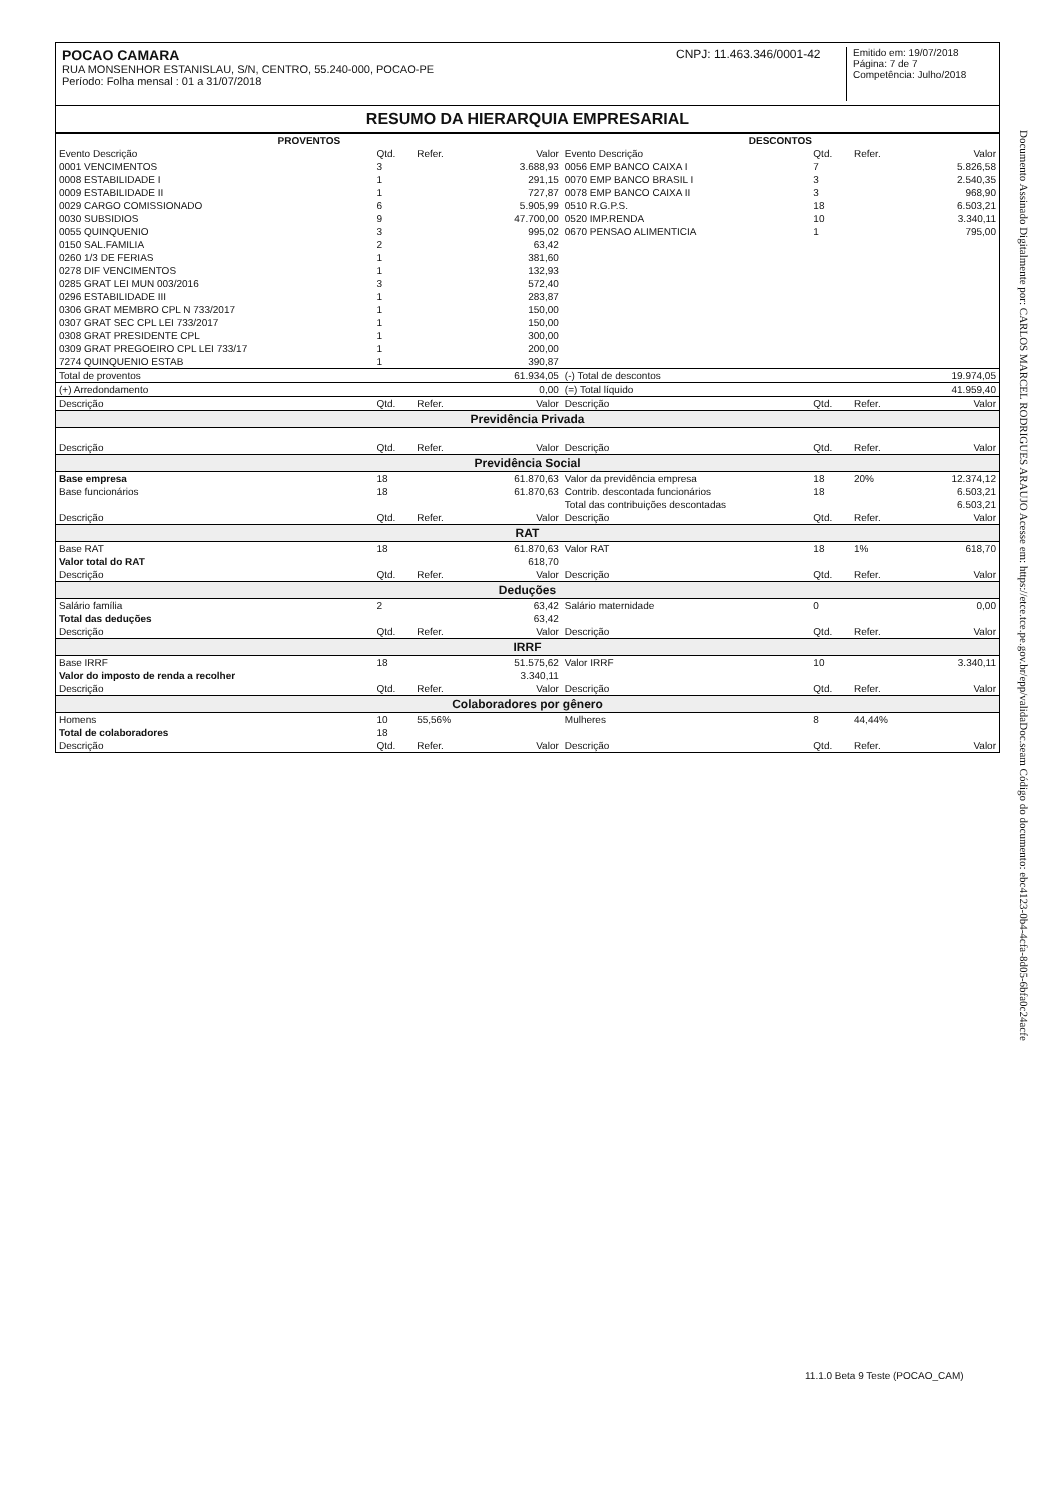Documento Assinado Digitalmente por: CARLOS MARCEL RODRIGUES ARAUJO Acesse em: https://etce.tce.pe.gov.br/epp/validaDoc.seam Código do documento: ebc4123-0b4-4cfa-8d05-6bfa0c24acfe
POCAO CAMARA
RUA MONSENHOR ESTANISLAU, S/N, CENTRO, 55.240-000, POCAO-PE
Período: Folha mensal : 01 a 31/07/2018
CNPJ: 11.463.346/0001-42
Emitido em: 19/07/2018
Página: 7 de 7
Competência: Julho/2018
RESUMO DA HIERARQUIA EMPRESARIAL
| PROVENTOS | | | | DESCONTOS | | | |
| --- | --- | --- | --- | --- | --- | --- | --- |
| Evento Descrição | Qtd. | Refer. | Valor | Evento Descrição | Qtd. | Refer. | Valor |
| 0001 VENCIMENTOS | 3 | | 3.688,93 | 0056 EMP BANCO CAIXA I | 7 | | 5.826,58 |
| 0008 ESTABILIDADE I | 1 | | 291,15 | 0070 EMP BANCO BRASIL I | 3 | | 2.540,35 |
| 0009 ESTABILIDADE II | 1 | | 727,87 | 0078 EMP BANCO CAIXA II | 3 | | 968,90 |
| 0029 CARGO COMISSIONADO | 6 | | 5.905,99 | 0510 R.G.P.S. | 18 | | 6.503,21 |
| 0030 SUBSIDIOS | 9 | | 47.700,00 | 0520 IMP.RENDA | 10 | | 3.340,11 |
| 0055 QUINQUENIO | 3 | | 995,02 | 0670 PENSAO ALIMENTICIA | 1 | | 795,00 |
| 0150 SAL.FAMILIA | 2 | | 63,42 | | | | |
| 0260 1/3 DE FERIAS | 1 | | 381,60 | | | | |
| 0278 DIF VENCIMENTOS | 1 | | 132,93 | | | | |
| 0285 GRAT LEI MUN 003/2016 | 3 | | 572,40 | | | | |
| 0296 ESTABILIDADE III | 1 | | 283,87 | | | | |
| 0306 GRAT MEMBRO CPL N 733/2017 | 1 | | 150,00 | | | | |
| 0307 GRAT SEC CPL LEI 733/2017 | 1 | | 150,00 | | | | |
| 0308 GRAT PRESIDENTE CPL | 1 | | 300,00 | | | | |
| 0309 GRAT PREGOEIRO CPL LEI 733/17 | 1 | | 200,00 | | | | |
| 7274 QUINQUENIO ESTAB | 1 | | 390,87 | | | | |
| Total de proventos | | | 61.934,05 | (-) Total de descontos | | | 19.974,05 |
| (+) Arredondamento | | | 0,00 | (=) Total líquido | | | 41.959,40 |
| Descrição | Qtd. | Refer. | Valor | Descrição | Qtd. | Refer. | Valor |
| Previdência Privada | | | | | | | |
| Descrição | Qtd. | Refer. | Valor | Descrição | Qtd. | Refer. | Valor |
| Previdência Social | | | | | | | |
| Base empresa | 18 | | 61.870,63 | Valor da previdência empresa | 18 | 20% | 12.374,12 |
| Base funcionários | 18 | | 61.870,63 | Contrib. descontada funcionários | 18 | | 6.503,21 |
| | | | | Total das contribuições descontadas | | | 6.503,21 |
| Descrição | Qtd. | Refer. | Valor | Descrição | Qtd. | Refer. | Valor |
| RAT | | | | | | | |
| Base RAT | 18 | | 61.870,63 | Valor RAT | 18 | 1% | 618,70 |
| Valor total do RAT | | | 618,70 | | | | |
| Descrição | Qtd. | Refer. | Valor | Descrição | Qtd. | Refer. | Valor |
| Deduções | | | | | | | |
| Salário família | 2 | | 63,42 | Salário maternidade | 0 | | 0,00 |
| Total das deduções | | | 63,42 | | | | |
| Descrição | Qtd. | Refer. | Valor | Descrição | Qtd. | Refer. | Valor |
| IRRF | | | | | | | |
| Base IRRF | 18 | | 51.575,62 | Valor IRRF | 10 | | 3.340,11 |
| Valor do imposto de renda a recolher | | | 3.340,11 | | | | |
| Descrição | Qtd. | Refer. | Valor | Descrição | Qtd. | Refer. | Valor |
| Colaboradores por gênero | | | | | | | |
| Homens | 10 | 55,56% | | Mulheres | 8 | 44,44% | |
| Total de colaboradores | 18 | | | | | | |
| Descrição | Qtd. | Refer. | Valor | Descrição | Qtd. | Refer. | Valor |
11.1.0 Beta 9 Teste (POCAO_CAM)